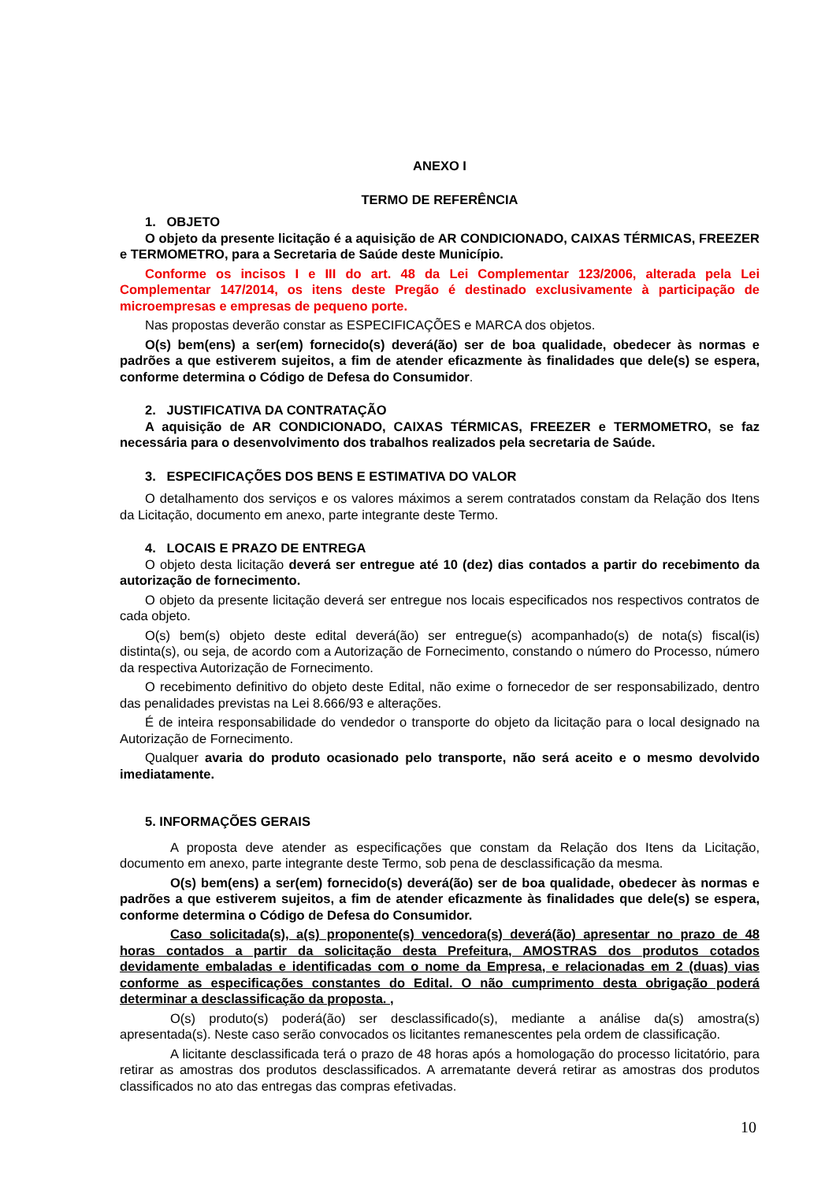ANEXO I
TERMO DE REFERÊNCIA
1. OBJETO
O objeto da presente licitação é a aquisição de AR CONDICIONADO, CAIXAS TÉRMICAS, FREEZER e TERMOMETRO, para a Secretaria de Saúde deste Município.
Conforme os incisos I e III do art. 48 da Lei Complementar 123/2006, alterada pela Lei Complementar 147/2014, os itens deste Pregão é destinado exclusivamente à participação de microempresas e empresas de pequeno porte.
Nas propostas deverão constar as ESPECIFICAÇÕES e MARCA dos objetos.
O(s) bem(ens) a ser(em) fornecido(s) deverá(ão) ser de boa qualidade, obedecer às normas e padrões a que estiverem sujeitos, a fim de atender eficazmente às finalidades que dele(s) se espera, conforme determina o Código de Defesa do Consumidor.
2. JUSTIFICATIVA DA CONTRATAÇÃO
A aquisição de AR CONDICIONADO, CAIXAS TÉRMICAS, FREEZER e TERMOMETRO, se faz necessária para o desenvolvimento dos trabalhos realizados pela secretaria de Saúde.
3. ESPECIFICAÇÕES DOS BENS E ESTIMATIVA DO VALOR
O detalhamento dos serviços e os valores máximos a serem contratados constam da Relação dos Itens da Licitação, documento em anexo, parte integrante deste Termo.
4. LOCAIS E PRAZO DE ENTREGA
O objeto desta licitação deverá ser entregue até 10 (dez) dias contados a partir do recebimento da autorização de fornecimento.
O objeto da presente licitação deverá ser entregue nos locais especificados nos respectivos contratos de cada objeto.
O(s) bem(s) objeto deste edital deverá(ão) ser entregue(s) acompanhado(s) de nota(s) fiscal(is) distinta(s), ou seja, de acordo com a Autorização de Fornecimento, constando o número do Processo, número da respectiva Autorização de Fornecimento.
O recebimento definitivo do objeto deste Edital, não exime o fornecedor de ser responsabilizado, dentro das penalidades previstas na Lei 8.666/93 e alterações.
É de inteira responsabilidade do vendedor o transporte do objeto da licitação para o local designado na Autorização de Fornecimento.
Qualquer avaria do produto ocasionado pelo transporte, não será aceito e o mesmo devolvido imediatamente.
5. INFORMAÇÕES GERAIS
A proposta deve atender as especificações que constam da Relação dos Itens da Licitação, documento em anexo, parte integrante deste Termo, sob pena de desclassificação da mesma.
O(s) bem(ens) a ser(em) fornecido(s) deverá(ão) ser de boa qualidade, obedecer às normas e padrões a que estiverem sujeitos, a fim de atender eficazmente às finalidades que dele(s) se espera, conforme determina o Código de Defesa do Consumidor.
Caso solicitada(s), a(s) proponente(s) vencedora(s) deverá(ão) apresentar no prazo de 48 horas contados a partir da solicitação desta Prefeitura, AMOSTRAS dos produtos cotados devidamente embaladas e identificadas com o nome da Empresa, e relacionadas em 2 (duas) vias conforme as especificações constantes do Edital. O não cumprimento desta obrigação poderá determinar a desclassificação da proposta. ,
O(s) produto(s) poderá(ão) ser desclassificado(s), mediante a análise da(s) amostra(s) apresentada(s). Neste caso serão convocados os licitantes remanescentes pela ordem de classificação.
A licitante desclassificada terá o prazo de 48 horas após a homologação do processo licitatório, para retirar as amostras dos produtos desclassificados. A arrematante deverá retirar as amostras dos produtos classificados no ato das entregas das compras efetivadas.
10